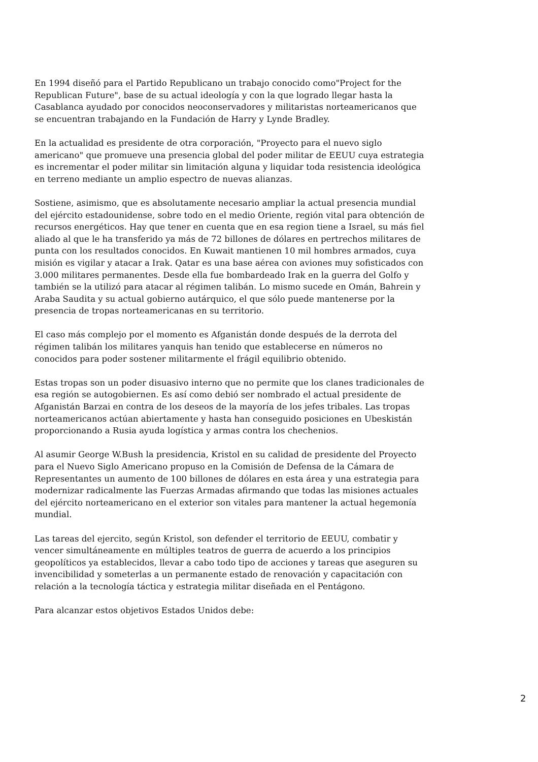En 1994 diseñó para el Partido Republicano un trabajo conocido como"Project for the Republican Future", base de su actual ideología y con la que logrado llegar hasta la Casablanca ayudado por conocidos neoconservadores y militaristas norteamericanos que se encuentran trabajando en la Fundación de Harry y Lynde Bradley.
En la actualidad es presidente de otra corporación, "Proyecto para el nuevo siglo americano" que promueve una presencia global del poder militar de EEUU cuya estrategia es incrementar el poder militar sin limitación alguna y liquidar toda resistencia ideológica en terreno mediante un amplio espectro de nuevas alianzas.
Sostiene, asimismo, que es absolutamente necesario ampliar la actual presencia mundial del ejército estadounidense, sobre todo en el medio Oriente, región vital para obtención de recursos energéticos. Hay que tener en cuenta que en esa region tiene a Israel, su más fiel aliado al que le ha transferido ya más de 72 billones de dólares en pertrechos militares de punta con los resultados conocidos. En Kuwait mantienen 10 mil hombres armados, cuya misión es vigilar y atacar a Irak. Qatar es una base aérea con aviones muy sofisticados con 3.000 militares permanentes. Desde ella fue bombardeado Irak en la guerra del Golfo y también se la utilizó para atacar al régimen talibán. Lo mismo sucede en Omán, Bahrein y Araba Saudita y su actual gobierno autárquico, el que sólo puede mantenerse por la presencia de tropas norteamericanas en su territorio.
El caso más complejo por el momento es Afganistán donde después de la derrota del régimen talibán los militares yanquis han tenido que establecerse en números no conocidos para poder sostener militarmente el frágil equilibrio obtenido.
Estas tropas son un poder disuasivo interno que no permite que los clanes tradicionales de esa región se autogobiernen. Es así como debió ser nombrado el actual presidente de Afganistán Barzai en contra de los deseos de la mayoría de los jefes tribales. Las tropas norteamericanos actúan abiertamente y hasta han conseguido posiciones en Ubeskistán proporcionando a Rusia ayuda logística y armas contra los chechenios.
Al asumir George W.Bush la presidencia, Kristol en su calidad de presidente del Proyecto para el Nuevo Siglo Americano propuso en la Comisión de Defensa de la Cámara de Representantes un aumento de 100 billones de dólares en esta área y una estrategia para modernizar radicalmente las Fuerzas Armadas afirmando que todas las misiones actuales del ejército norteamericano en el exterior son vitales para mantener la actual hegemonía mundial.
Las tareas del ejercito, según Kristol, son defender el territorio de EEUU, combatir y vencer simultáneamente en múltiples teatros de guerra de acuerdo a los principios geopolíticos ya establecidos, llevar a cabo todo tipo de acciones y tareas que aseguren su invencibilidad y someterlas a un permanente estado de renovación y capacitación con relación a la tecnología táctica y estrategia militar diseñada en el Pentágono.
Para alcanzar estos objetivos Estados Unidos debe:
2